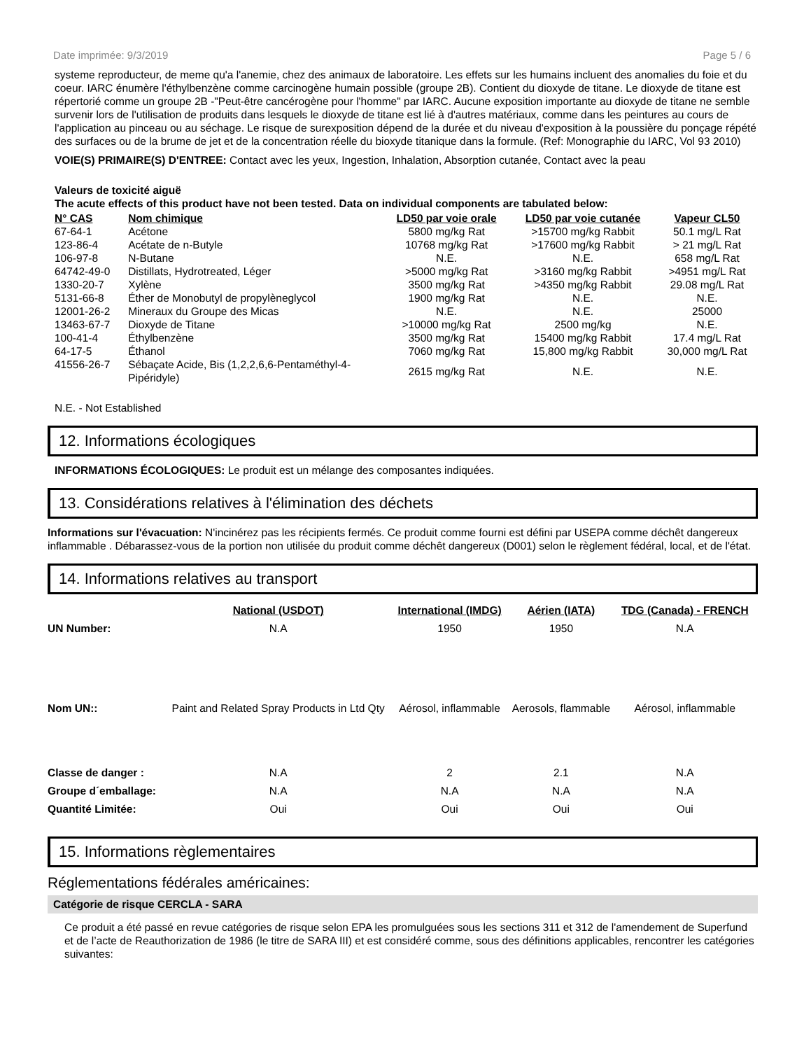Date imprimée: 9/3/2019 Page 5 / 6
systeme reproducteur, de meme qu'a l'anemie, chez des animaux de laboratoire. Les effets sur les humains incluent des anomalies du foie et du coeur. IARC énumère l'éthylbenzène comme carcinogène humain possible (groupe 2B). Contient du dioxyde de titane. Le dioxyde de titane est répertorié comme un groupe 2B -"Peut-être cancérogène pour l'homme" par IARC. Aucune exposition importante au dioxyde de titane ne semble survenir lors de l'utilisation de produits dans lesquels le dioxyde de titane est lié à d'autres matériaux, comme dans les peintures au cours de l'application au pinceau ou au séchage. Le risque de surexposition dépend de la durée et du niveau d'exposition à la poussière du ponçage répété des surfaces ou de la brume de jet et de la concentration réelle du bioxyde titanique dans la formule. (Ref: Monographie du IARC, Vol 93 2010)
VOIE(S) PRIMAIRE(S) D'ENTREE: Contact avec les yeux, Ingestion, Inhalation, Absorption cutanée, Contact avec la peau
Valeurs de toxicité aiguë
The acute effects of this product have not been tested. Data on individual components are tabulated below:
| N° CAS | Nom chimique | LD50 par voie orale | LD50 par voie cutanée | Vapeur CL50 |
| --- | --- | --- | --- | --- |
| 67-64-1 | Acétone | 5800 mg/kg Rat | >15700 mg/kg Rabbit | 50.1 mg/L Rat |
| 123-86-4 | Acétate de n-Butyle | 10768 mg/kg Rat | >17600 mg/kg Rabbit | > 21 mg/L Rat |
| 106-97-8 | N-Butane | N.E. | N.E. | 658 mg/L Rat |
| 64742-49-0 | Distillats, Hydrotreated, Léger | >5000 mg/kg Rat | >3160 mg/kg Rabbit | >4951 mg/L Rat |
| 1330-20-7 | Xylène | 3500 mg/kg Rat | >4350 mg/kg Rabbit | 29.08 mg/L Rat |
| 5131-66-8 | Éther de Monobutyl de propylèneglycol | 1900 mg/kg Rat | N.E. | N.E. |
| 12001-26-2 | Mineraux du Groupe des Micas | N.E. | N.E. | 25000 |
| 13463-67-7 | Dioxyde de Titane | >10000 mg/kg Rat | 2500 mg/kg | N.E. |
| 100-41-4 | Éthylbenzène | 3500 mg/kg Rat | 15400 mg/kg Rabbit | 17.4 mg/L Rat |
| 64-17-5 | Éthanol | 7060 mg/kg Rat | 15,800 mg/kg Rabbit | 30,000 mg/L Rat |
| 41556-26-7 | Sébaçate Acide, Bis (1,2,2,6,6-Pentaméthyl-4-Pipéridyle) | 2615 mg/kg Rat | N.E. | N.E. |
N.E. - Not Established
12. Informations écologiques
INFORMATIONS ÉCOLOGIQUES: Le produit est un mélange des composantes indiquées.
13. Considérations relatives à l'élimination des déchets
Informations sur l'évacuation: N'incinérez pas les récipients fermés. Ce produit comme fourni est défini par USEPA comme déchêt dangereux inflammable . Débarassez-vous de la portion non utilisée du produit comme déchêt dangereux (D001) selon le règlement fédéral, local, et de l'état.
14. Informations relatives au transport
| | National (USDOT) | International (IMDG) | Aérien (IATA) | TDG (Canada) - FRENCH |
| UN Number: | N.A | 1950 | 1950 | N.A |
| Nom UN:: | Paint and Related Spray Products in Ltd Qty | Aérosol, inflammable | Aerosols, flammable | Aérosol, inflammable |
| Classe de danger : | N.A | 2 | 2.1 | N.A |
| Groupe d´emballage: | N.A | N.A | N.A | N.A |
| Quantité Limitée: | Oui | Oui | Oui | Oui |
15. Informations règlementaires
Réglementations fédérales américaines:
Catégorie de risque CERCLA - SARA
Ce produit a été passé en revue catégories de risque selon EPA les promulguées sous les sections 311 et 312 de l'amendement de Superfund et de l’acte de Reauthorization de 1986 (le titre de SARA III) et est considéré comme, sous des définitions applicables, rencontrer les catégories suivantes: